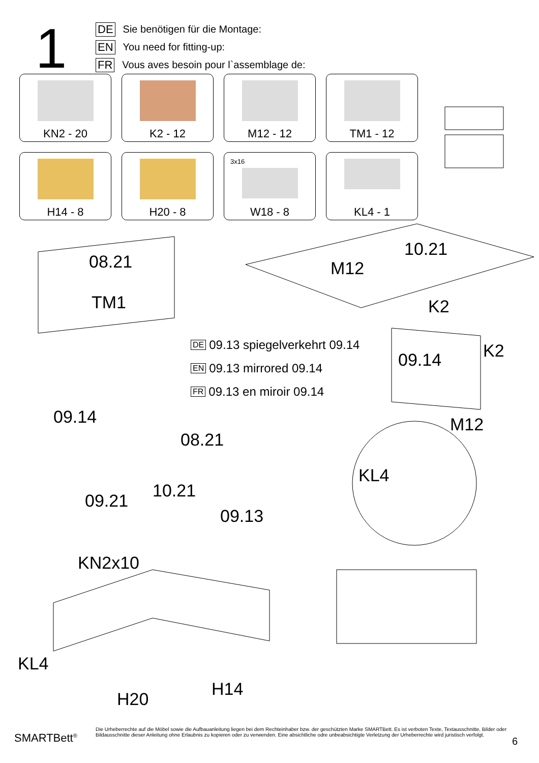1
DE Sie benötigen für die Montage:
EN You need for fitting-up:
FR Vous aves besoin pour l`assemblage de:
KN2 - 20
K2 - 12
M12 - 12
TM1 - 12
H14 - 8
H20 - 8
3x16
W18 - 8
KL4 - 1
08.21
TM1
10.21
M12
K2
DE 09.13 spiegelverkehrt 09.14
EN 09.13 mirrored 09.14
FR 09.13 en miroir 09.14
09.14 K2
09.14 M12
08.21
KL4
10.21
09.21
09.13
KN2x10
KL4
H14
H20
SMARTBett<sup>®</sup>
Die Urheberrechte auf die Möbel sowie die Aufbauanleitung liegen bei dem Rechteinhaber bzw. der geschützten Marke SMARTBett. Es ist verboten Texte, Textausschnitte, Bilder oder Bildausschnitte dieser Anleitung ohne Erlaubnis zu kopieren oder zu verwenden. Eine absichtliche odre unbeabsichtigte Verletzung der Urheberrechte wird juristisch verfolgt.
6